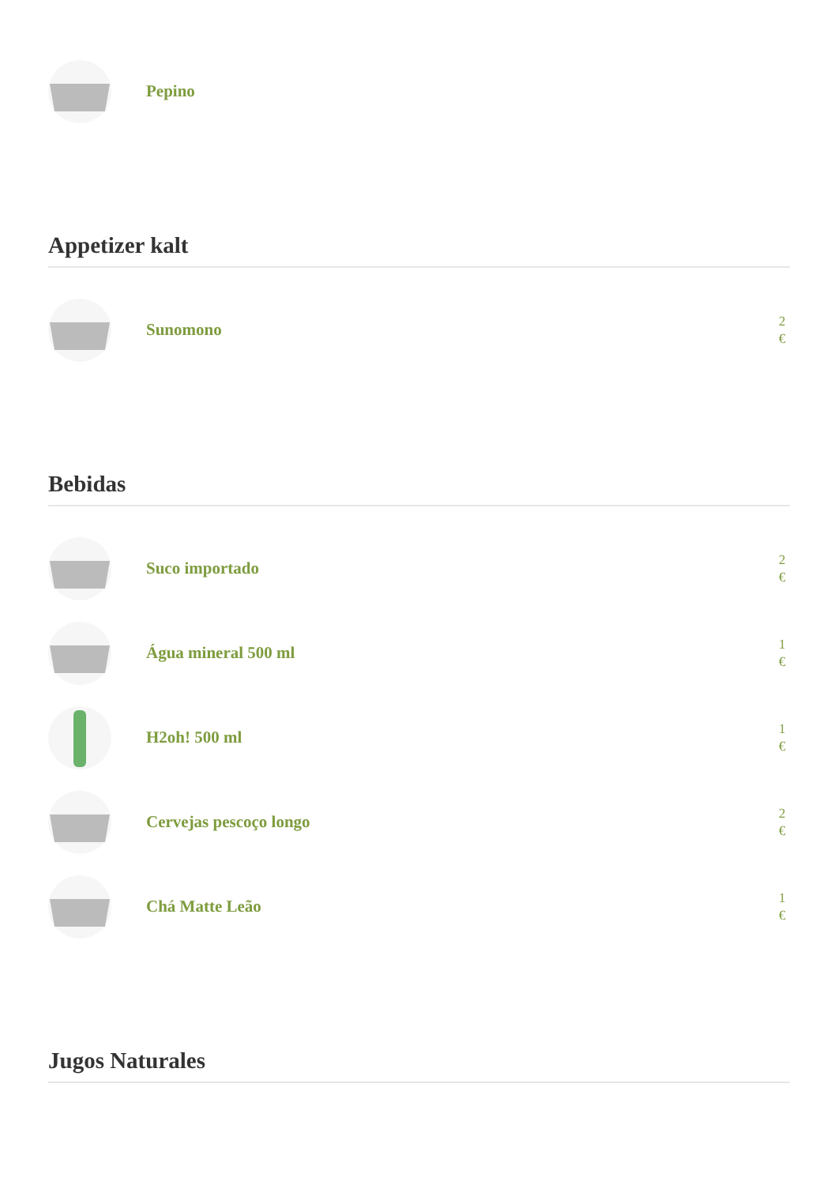Pepino
Appetizer kalt
Sunomono
2 €
Bebidas
Suco importado
2 €
Água mineral 500 ml
1 €
H2oh! 500 ml
1 €
Cervejas pescoço longo
2 €
Chá Matte Leão
1 €
Jugos Naturales